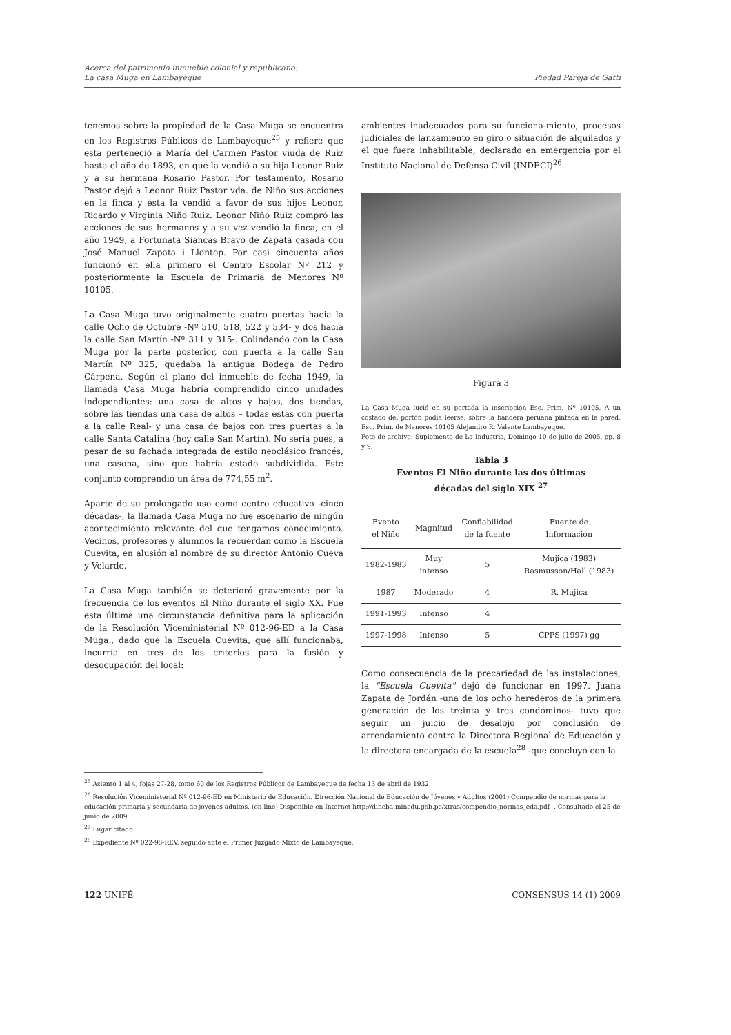Acerca del patrimonio inmueble colonial y republicano:
La casa Muga en Lambayeque
Piedad Pareja de Gatti
tenemos sobre la propiedad de la Casa Muga se encuentra en los Registros Públicos de Lambayeque<sup>25</sup> y refiere que esta perteneció a María del Carmen Pastor viuda de Ruiz hasta el año de 1893, en que la vendió a su hija Leonor Ruiz y a su hermana Rosario Pastor. Por testamento, Rosario Pastor dejó a Leonor Ruiz Pastor vda. de Niño sus acciones en la finca y ésta la vendió a favor de sus hijos Leonor, Ricardo y Virginia Niño Ruiz. Leonor Niño Ruiz compró las acciones de sus hermanos y a su vez vendió la finca, en el año 1949, a Fortunata Siancas Bravo de Zapata casada con José Manuel Zapata i Llontop. Por casi cincuenta años funcionó en ella primero el Centro Escolar Nº 212 y posteriormente la Escuela de Primaria de Menores Nº 10105.
La Casa Muga tuvo originalmente cuatro puertas hacia la calle Ocho de Octubre -Nº 510, 518, 522 y 534- y dos hacia la calle San Martín -Nº 311 y 315-. Colindando con la Casa Muga por la parte posterior, con puerta a la calle San Martín Nº 325, quedaba la antigua Bodega de Pedro Cárpena. Según el plano del inmueble de fecha 1949, la llamada Casa Muga habría comprendido cinco unidades independientes: una casa de altos y bajos, dos tiendas, sobre las tiendas una casa de altos – todas estas con puerta a la calle Real- y una casa de bajos con tres puertas a la calle Santa Catalina (hoy calle San Martín). No sería pues, a pesar de su fachada integrada de estilo neoclásico francés, una casona, sino que habría estado subdividida. Este conjunto comprendió un área de 774,55 m<sup>2</sup>.
Aparte de su prolongado uso como centro educativo -cinco décadas-, la llamada Casa Muga no fue escenario de ningún acontecimiento relevante del que tengamos conocimiento. Vecinos, profesores y alumnos la recuerdan como la Escuela Cuevita, en alusión al nombre de su director Antonio Cueva y Velarde.
La Casa Muga también se deterioró gravemente por la frecuencia de los eventos El Niño durante el siglo XX. Fue esta última una circunstancia definitiva para la aplicación de la Resolución Viceministerial Nº 012-96-ED a la Casa Muga., dado que la Escuela Cuevita, que allí funcionaba, incurría en tres de los criterios para la fusión y desocupación del local:
ambientes inadecuados para su funciona-miento, procesos judiciales de lanzamiento en giro o situación de alquilados y el que fuera inhabilitable, declarado en emergencia por el Instituto Nacional de Defensa Civil (INDECI)<sup>26</sup>.
Figura 3
La Casa Muga lució en su portada la inscripción Esc. Prim. Nº 10105. A un costado del portón podía leerse, sobre la bandera peruana pintada en la pared, Esc. Prim. de Menores 10105 Alejandro R. Valente Lambayeque.
Foto de archivo: Suplemento de La Industria, Domingo 10 de julio de 2005. pp. 8 y 9.
Tabla 3
Eventos El Niño durante las dos últimas
décadas del siglo XIX <sup>27</sup>
| Evento el Niño | Magnitud | Confiabilidad de la fuente | Fuente de Información |
| --- | --- | --- | --- |
| 1982-1983 | Muy intenso | 5 | Mujica (1983) Rasmusson/Hall (1983) |
| 1987 | Moderado | 4 | R. Mujica |
| 1991-1993 | Intenso | 4 | |
| 1997-1998 | Intenso | 5 | CPPS (1997) gg |
Como consecuencia de la precariedad de las instalaciones, la "Escuela Cuevita" dejó de funcionar en 1997. Juana Zapata de Jordán -una de los ocho herederos de la primera generación de los treinta y tres condóminos- tuvo que seguir un juicio de desalojo por conclusión de arrendamiento contra la Directora Regional de Educación y la directora encargada de la escuela<sup>28</sup> -que concluyó con la
<sup>25</sup> Asiento 1 al 4, fojas 27-28, tomo 60 de los Registros Públicos de Lambayeque de fecha 13 de abril de 1932.
<sup>26</sup> Resolución Viceministerial Nº 012-96-ED en Ministerio de Educación. Dirección Nacional de Educación de Jóvenes y Adultos (2001) Compendio de normas para la educación primaria y secundaria de jóvenes adultos. (on line) Disponible en Internet http://dineba.minedu.gob.pe/xtras/compendio_normas_eda.pdf -. Consultado el 25 de junio de 2009.
<sup>27</sup> Lugar citado
<sup>28</sup> Expediente Nº 022-98-REV. seguido ante el Primer Juzgado Mixto de Lambayeque.
122 UNIFÉ CONSENSUS 14 (1) 2009